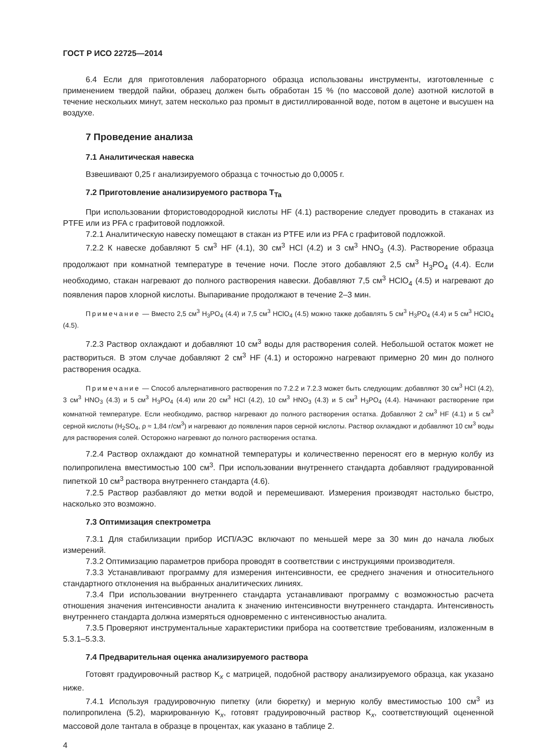ГОСТ Р ИСО 22725—2014
6.4 Если для приготовления лабораторного образца использованы инструменты, изготовленные с применением твердой пайки, образец должен быть обработан 15 % (по массовой доле) азотной кислотой в течение нескольких минут, затем несколько раз промыт в дистиллированной воде, потом в ацетоне и высушен на воздухе.
7 Проведение анализа
7.1 Аналитическая навеска
Взвешивают 0,25 г анализируемого образца с точностью до 0,0005 г.
7.2 Приготовление анализируемого раствора T<sub>Ta</sub>
При использовании фтористоводородной кислоты HF (4.1) растворение следует проводить в стаканах из PTFE или из PFA с графитовой подложкой.
7.2.1 Аналитическую навеску помещают в стакан из PTFE или из PFA с графитовой подложкой.
7.2.2 К навеске добавляют 5 см<sup>3</sup> HF (4.1), 30 см<sup>3</sup> HCl (4.2) и 3 см<sup>3</sup> HNO<sub>3</sub> (4.3). Растворение образца продолжают при комнатной температуре в течение ночи. После этого добавляют 2,5 см<sup>3</sup> H<sub>3</sub>PO<sub>4</sub> (4.4). Если необходимо, стакан нагревают до полного растворения навески. Добавляют 7,5 см<sup>3</sup> HClO<sub>4</sub> (4.5) и нагревают до появления паров хлорной кислоты. Выпаривание продолжают в течение 2–3 мин.
Примечание — Вместо 2,5 см<sup>3</sup> H<sub>3</sub>PO<sub>4</sub> (4.4) и 7,5 см<sup>3</sup> HClO<sub>4</sub> (4.5) можно также добавлять 5 см<sup>3</sup> H<sub>3</sub>PO<sub>4</sub> (4.4) и 5 см<sup>3</sup> HClO<sub>4</sub> (4.5).
7.2.3 Раствор охлаждают и добавляют 10 см<sup>3</sup> воды для растворения солей. Небольшой остаток может не раствориться. В этом случае добавляют 2 см<sup>3</sup> HF (4.1) и осторожно нагревают примерно 20 мин до полного растворения осадка.
Примечание — Способ альтернативного растворения по 7.2.2 и 7.2.3 может быть следующим: добавляют 30 см<sup>3</sup> HCl (4.2), 3 см<sup>3</sup> HNO<sub>3</sub> (4.3) и 5 см<sup>3</sup> H<sub>3</sub>PO<sub>4</sub> (4.4) или 20 см<sup>3</sup> HCl (4.2), 10 см<sup>3</sup> HNO<sub>3</sub> (4.3) и 5 см<sup>3</sup> H<sub>3</sub>PO<sub>4</sub> (4.4). Начинают растворение при комнатной температуре. Если необходимо, раствор нагревают до полного растворения остатка. Добавляют 2 см<sup>3</sup> HF (4.1) и 5 см<sup>3</sup> серной кислоты (H<sub>2</sub>SO<sub>4</sub>, ρ ≈ 1,84 г/см<sup>3</sup>) и нагревают до появления паров серной кислоты. Раствор охлаждают и добавляют 10 см<sup>3</sup> воды для растворения солей. Осторожно нагревают до полного растворения остатка.
7.2.4 Раствор охлаждают до комнатной температуры и количественно переносят его в мерную колбу из полипропилена вместимостью 100 см<sup>3</sup>. При использовании внутреннего стандарта добавляют градуированной пипеткой 10 см<sup>3</sup> раствора внутреннего стандарта (4.6).
7.2.5 Раствор разбавляют до метки водой и перемешивают. Измерения производят настолько быстро, насколько это возможно.
7.3 Оптимизация спектрометра
7.3.1 Для стабилизации прибор ИСП/АЭС включают по меньшей мере за 30 мин до начала любых измерений.
7.3.2 Оптимизацию параметров прибора проводят в соответствии с инструкциями производителя.
7.3.3 Устанавливают программу для измерения интенсивности, ее среднего значения и относительного стандартного отклонения на выбранных аналитических линиях.
7.3.4 При использовании внутреннего стандарта устанавливают программу с возможностью расчета отношения значения интенсивности аналита к значению интенсивности внутреннего стандарта. Интенсивность внутреннего стандарта должна измеряться одновременно с интенсивностью аналита.
7.3.5 Проверяют инструментальные характеристики прибора на соответствие требованиям, изложенным в 5.3.1–5.3.3.
7.4 Предварительная оценка анализируемого раствора
Готовят градуировочный раствор K<sub>x</sub> с матрицей, подобной раствору анализируемого образца, как указано ниже.
7.4.1 Используя градуировочную пипетку (или бюретку) и мерную колбу вместимостью 100 см<sup>3</sup> из полипропилена (5.2), маркированную K<sub>x</sub>, готовят градуировочный раствор K<sub>x</sub>, соответствующий оцененной массовой доле тантала в образце в процентах, как указано в таблице 2.
4